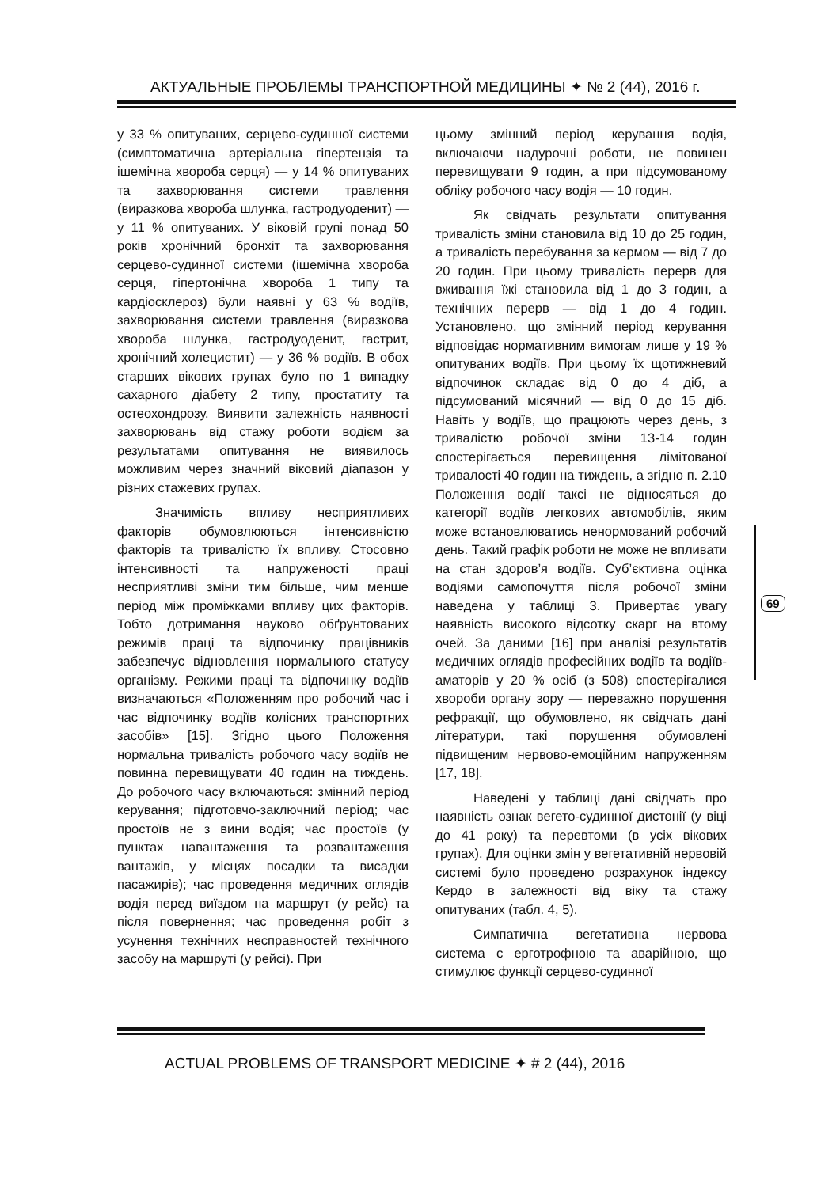АКТУАЛЬНЫЕ ПРОБЛЕМЫ ТРАНСПОРТНОЙ МЕДИЦИНЫ ✦ № 2 (44), 2016 г.
у 33 % опитуваних, серцево-судинної системи (симптоматична артеріальна гіпертензія та ішемічна хвороба серця) — у 14 % опитуваних та захворювання системи травлення (виразкова хвороба шлунка, гастродуоденит) — у 11 % опитуваних. У віковій групі понад 50 років хронічний бронхіт та захворювання серцево-судинної системи (ішемічна хвороба серця, гіпертонічна хвороба 1 типу та кардіосклероз) були наявні у 63 % водіїв, захворювання системи травлення (виразкова хвороба шлунка, гастродуоденит, гастрит, хронічний холецистит) — у 36 % водіїв. В обох старших вікових групах було по 1 випадку сахарного діабету 2 типу, простатиту та остеохондрозу. Виявити залежність наявності захворювань від стажу роботи водієм за результатами опитування не виявилось можливим через значний віковий діапазон у різних стажевих групах.
Значимість впливу несприятливих факторів обумовлюються інтенсивністю факторів та тривалістю їх впливу. Стосовно інтенсивності та напруженості праці несприятливі зміни тим більше, чим менше період між проміжками впливу цих факторів. Тобто дотримання науково обґрунтованих режимів праці та відпочинку працівників забезпечує відновлення нормального статусу організму. Режими праці та відпочинку водіїв визначаються «Положенням про робочий час і час відпочинку водіїв колісних транспортних засобів» [15]. Згідно цього Положення нормальна тривалість робочого часу водіїв не повинна перевищувати 40 годин на тиждень. До робочого часу включаються: змінний період керування; підготовчо-заключний період; час простоїв не з вини водія; час простоїв (у пунктах навантаження та розвантаження вантажів, у місцях посадки та висадки пасажирів); час проведення медичних оглядів водія перед виїздом на маршрут (у рейс) та після повернення; час проведення робіт з усунення технічних несправностей технічного засобу на маршруті (у рейсі). При
цьому змінний період керування водія, включаючи надурочні роботи, не повинен перевищувати 9 годин, а при підсумованому обліку робочого часу водія — 10 годин.
Як свідчать результати опитування тривалість зміни становила від 10 до 25 годин, а тривалість перебування за кермом — від 7 до 20 годин. При цьому тривалість перерв для вживання їжі становила від 1 до 3 годин, а технічних перерв — від 1 до 4 годин. Установлено, що змінний період керування відповідає нормативним вимогам лише у 19 % опитуваних водіїв. При цьому їх щотижневий відпочинок складає від 0 до 4 діб, а підсумований місячний — від 0 до 15 діб. Навіть у водіїв, що працюють через день, з тривалістю робочої зміни 13-14 годин спостерігається перевищення лімітованої тривалості 40 годин на тиждень, а згідно п. 2.10 Положення водії таксі не відносяться до категорії водіїв легкових автомобілів, яким може встановлюватись ненормований робочий день. Такий графік роботи не може не впливати на стан здоров’я водіїв. Суб’єктивна оцінка водіями самопочуття після робочої зміни наведена у таблиці 3. Привертає увагу наявність високого відсотку скарг на втому очей. За даними [16] при аналізі результатів медичних оглядів професійних водіїв та водіїв-аматорів у 20 % осіб (з 508) спостерігалися хвороби органу зору — переважно порушення рефракції, що обумовлено, як свідчать дані літератури, такі порушення обумовлені підвищеним нервово-емоційним напруженням [17, 18].
Наведені у таблиці дані свідчать про наявність ознак вегето-судинної дистонії (у віці до 41 року) та перевтоми (в усіх вікових групах). Для оцінки змін у вегетативній нервовій системі було проведено розрахунок індексу Кердо в залежності від віку та стажу опитуваних (табл. 4, 5).
Симпатична вегетативна нервова система є ерготрофною та аварійною, що стимулює функції серцево-судинної
69
ACTUAL PROBLEMS OF TRANSPORT MEDICINE ✦ # 2 (44), 2016